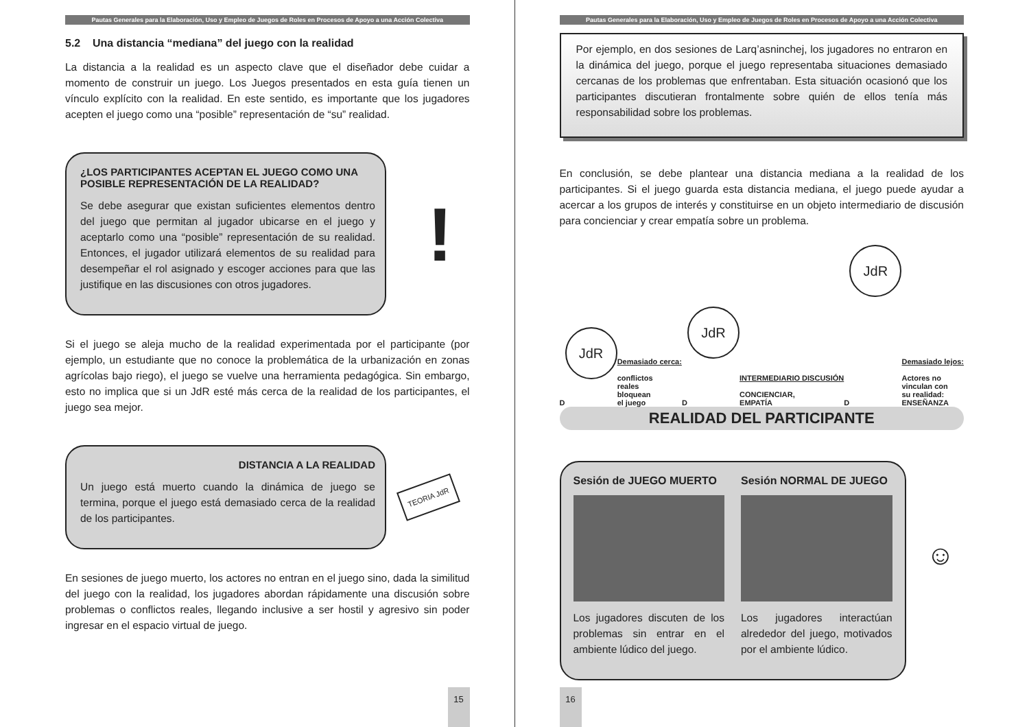Pautas Generales para la Elaboración, Uso y Empleo de Juegos de Roles en Procesos de Apoyo a una Acción Colectiva
5.2 Una distancia “mediana” del juego con la realidad
La distancia a la realidad es un aspecto clave que el diseñador debe cuidar a momento de construir un juego. Los Juegos presentados en esta guía tienen un vínculo explícito con la realidad. En este sentido, es importante que los jugadores acepten el juego como una “posible” representación de “su” realidad.
¿LOS PARTICIPANTES ACEPTAN EL JUEGO COMO UNA POSIBLE REPRESENTACIÓN DE LA REALIDAD?
Se debe asegurar que existan suficientes elementos dentro del juego que permitan al jugador ubicarse en el juego y aceptarlo como una “posible” representación de su realidad. Entonces, el jugador utilizará elementos de su realidad para desempeñar el rol asignado y escoger acciones para que las justifique en las discusiones con otros jugadores.
!
Si el juego se aleja mucho de la realidad experimentada por el participante (por ejemplo, un estudiante que no conoce la problemática de la urbanización en zonas agrícolas bajo riego), el juego se vuelve una herramienta pedagógica. Sin embargo, esto no implica que si un JdR esté más cerca de la realidad de los participantes, el juego sea mejor.
DISTANCIA A LA REALIDAD
Un juego está muerto cuando la dinámica de juego se termina, porque el juego está demasiado cerca de la realidad de los participantes.
TEORIA JdR
En sesiones de juego muerto, los actores no entran en el juego sino, dada la similitud del juego con la realidad, los jugadores abordan rápidamente una discusión sobre problemas o conflictos reales, llegando inclusive a ser hostil y agresivo sin poder ingresar en el espacio virtual de juego.
15
Pautas Generales para la Elaboración, Uso y Empleo de Juegos de Roles en Procesos de Apoyo a una Acción Colectiva
Por ejemplo, en dos sesiones de Larq’asninchej, los jugadores no entraron en la dinámica del juego, porque el juego representaba situaciones demasiado cercanas de los problemas que enfrentaban. Esta situación ocasionó que los participantes discutieran frontalmente sobre quién de ellos tenía más responsabilidad sobre los problemas.
En conclusión, se debe plantear una distancia mediana a la realidad de los participantes. Si el juego guarda esta distancia mediana, el juego puede ayudar a acercar a los grupos de interés y constituirse en un objeto intermediario de discusión para concienciar y crear empatía sobre un problema.
D
JdR
Demasiado cerca:
conflictos
reales
bloquean
el juego
D
JdR
INTERMEDIARIO DISCUSIÓN
CONCIENCIAR,
EMPATÍA
D
JdR
Demasiado lejos:
Actores no
vinculan con
su realidad:
ENSEÑANZA
REALIDAD DEL PARTICIPANTE
Sesión de JUEGO MUERTO
Los jugadores discuten de los problemas sin entrar en el ambiente lúdico del juego.
Sesión NORMAL DE JUEGO
Los jugadores interactúan alrededor del juego, motivados por el ambiente lúdico.
☺
16